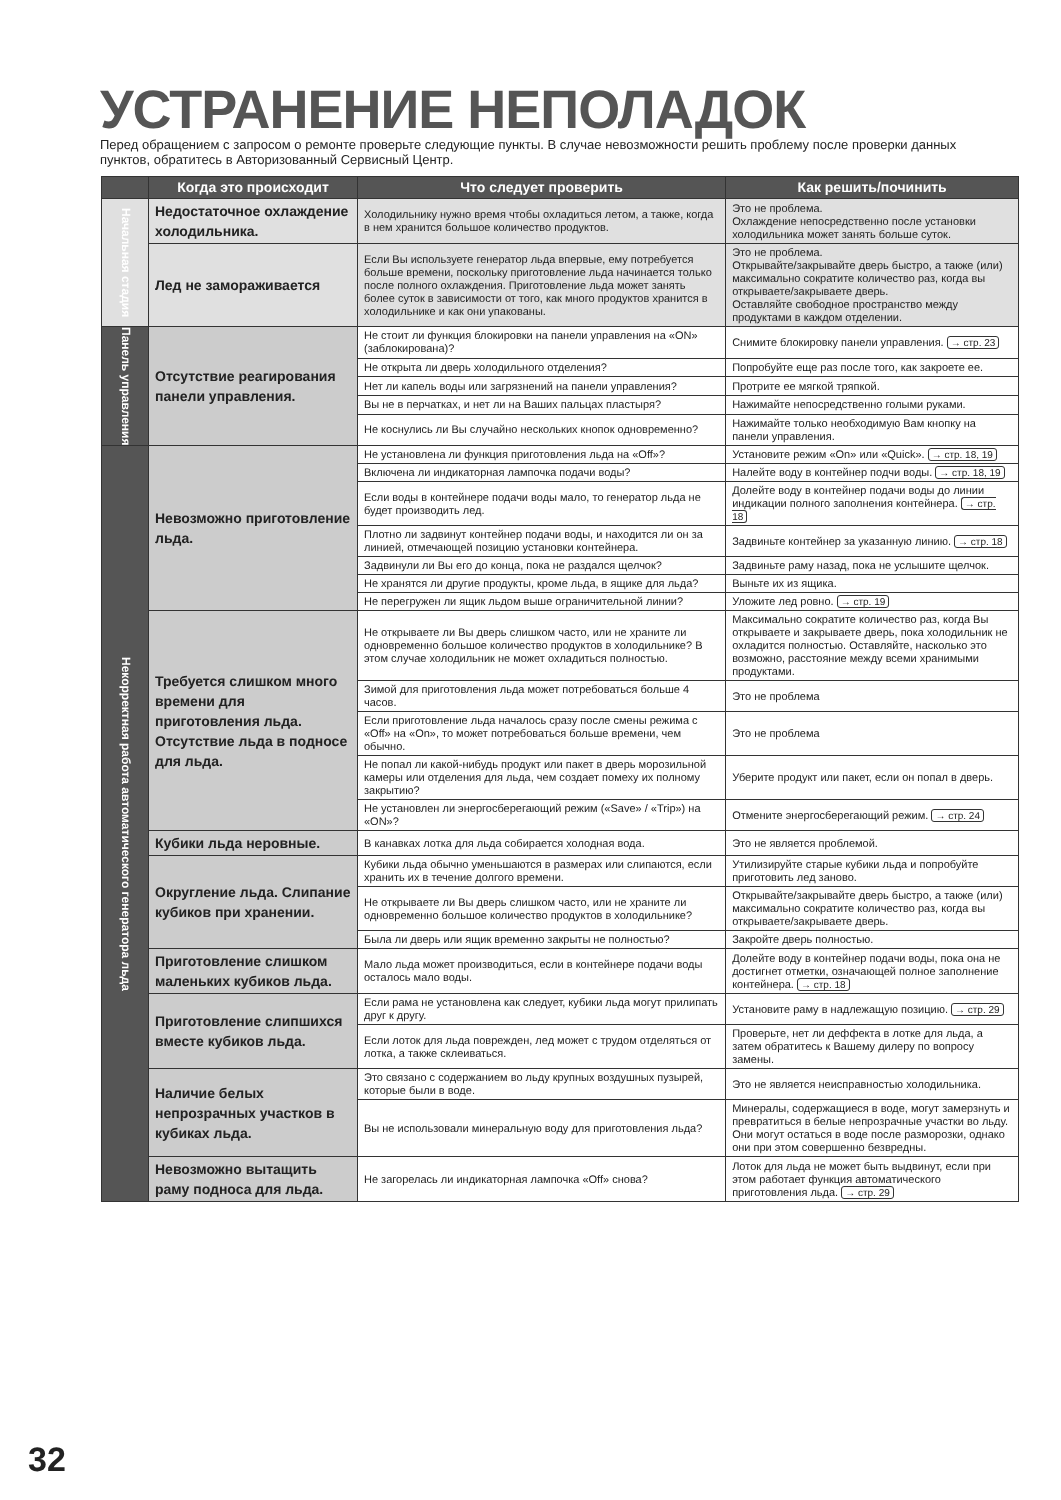УСТРАНЕНИЕ НЕПОЛАДОК
Перед обращением с запросом о ремонте проверьте следующие пункты. В случае невозможности решить проблему после проверки данных пунктов, обратитесь в Авторизованный Сервисный Центр.
| | Когда это происходит | Что следует проверить | Как решить/починить |
| --- | --- | --- | --- |
| Начальная стадия | Недостаточное охлаждение холодильника. | Холодильнику нужно время чтобы охладиться летом, а также, когда в нем хранится большое количество продуктов. | Это не проблема. Охлаждение непосредственно после установки холодильника может занять больше суток. |
| | Лед не замораживается | Если Вы используете генератор льда впервые, ему потребуется больше времени, поскольку приготовление льда начинается только после полного охлаждения. Приготовление льда может занять более суток в зависимости от того, как много продуктов хранится в холодильнике и как они упакованы. | Это не проблема. Открывайте/закрывайте дверь быстро, а также (или) максимально сократите количество раз, когда вы открываете/закрываете дверь. Оставляйте свободное пространство между продуктами в каждом отделении. |
| Панель управления | Отсутствие реагирования панели управления. | Не стоит ли функция блокировки на панели управления на «ON» (заблокирована)? | Снимите блокировку панели управления. → стр. 23 |
| | | Не открыта ли дверь холодильного отделения? | Попробуйте еще раз после того, как закроете ее. |
| | | Нет ли капель воды или загрязнений на панели управления? | Протрите ее мягкой тряпкой. |
| | | Вы не в перчатках, и нет ли на Ваших пальцах пластыря? | Нажимайте непосредственно голыми руками. |
| | | Не коснулись ли Вы случайно нескольких кнопок одновременно? | Нажимайте только необходимую Вам кнопку на панели управления. |
| Некорректная работа автоматического генератора льда | Невозможно приготовление льда. | Не установлена ли функция приготовления льда на «Off»? | Установите режим «On» или «Quick». → стр. 18, 19 |
| | | Включена ли индикаторная лампочка подачи воды? | Налейте воду в контейнер подчи воды. → стр. 18, 19 |
| | | Если воды в контейнере подачи воды мало, то генератор льда не будет производить лед. | Долейте воду в контейнер подачи воды до линии индикации полного заполнения контейнера. → стр. 18 |
| | | Плотно ли задвинут контейнер подачи воды, и находится ли он за линией, отмечающей позицию установки контейнера. | Задвиньте контейнер за указанную линию. → стр. 18 |
| | | Задвинули ли Вы его до конца, пока не раздался щелчок? | Задвиньте раму назад, пока не услышите щелчок. |
| | | Не хранятся ли другие продукты, кроме льда, в ящике для льда? | Выньте их из ящика. |
| | | Не перегружен ли ящик льдом выше ограничительной линии? | Уложите лед ровно. → стр. 19 |
| | Требуется слишком много времени для приготовления льда. Отсутствие льда в подносе для льда. | Не открываете ли Вы дверь слишком часто, или не храните ли одновременно большое количество продуктов в холодильнике? В этом случае холодильник не может охладиться полностью. | Максимально сократите количество раз, когда Вы открываете и закрываете дверь, пока холодильник не охладится полностью. Оставляйте, насколько это возможно, расстояние между всеми хранимыми продуктами. |
| | | Зимой для приготовления льда может потребоваться больше 4 часов. | Это не проблема |
| | | Если приготовление льда началось сразу после смены режима с «Off» на «On», то может потребоваться больше времени, чем обычно. | Это не проблема |
| | | Не попал ли какой-нибудь продукт или пакет в дверь морозильной камеры или отделения для льда, чем создает помеху их полному закрытию? | Уберите продукт или пакет, если он попал в дверь. |
| | | Не установлен ли энергосберегающий режим («Save» / «Trip») на «ON»? | Отмените энергосберегающий режим. → стр. 24 |
| | Кубики льда неровные. | В канавках лотка для льда собирается холодная вода. | Это не является проблемой. |
| | Округление льда. Слипание кубиков при хранении. | Кубики льда обычно уменьшаются в размерах или слипаются, если хранить их в течение долгого времени. | Утилизируйте старые кубики льда и попробуйте приготовить лед заново. |
| | | Не открываете ли Вы дверь слишком часто, или не храните ли одновременно большое количество продуктов в холодильнике? | Открывайте/закрывайте дверь быстро, а также (или) максимально сократите количество раз, когда вы открываете/закрываете дверь. |
| | | Была ли дверь или ящик временно закрыты не полностью? | Закройте дверь полностью. |
| | Приготовление слишком маленьких кубиков льда. | Мало льда может производиться, если в контейнере подачи воды осталось мало воды. | Долейте воду в контейнер подачи воды, пока она не достигнет отметки, означающей полное заполнение контейнера. → стр. 18 |
| | Приготовление слипшихся вместе кубиков льда. | Если рама не установлена как следует, кубики льда могут прилипать друг к другу. | Установите раму в надлежащую позицию. → стр. 29 |
| | | Если лоток для льда поврежден, лед может с трудом отделяться от лотка, а также склеиваться. | Проверьте, нет ли деффекта в лотке для льда, а затем обратитесь к Вашему дилеру по вопросу замены. |
| | Наличие белых непрозрачных участков в кубиках льда. | Это связано с содержанием во льду крупных воздушных пузырей, которые были в воде. | Это не является неисправностью холодильника. |
| | | Вы не использовали минеральную воду для приготовления льда? | Минералы, содержащиеся в воде, могут замерзнуть и превратиться в белые непрозрачные участки во льду. Они могут остаться в воде после разморозки, однако они при этом совершенно безвредны. |
| | Невозможно вытащить раму подноса для льда. | Не загорелась ли индикаторная лампочка «Off» снова? | Лоток для льда не может быть выдвинут, если при этом работает функция автоматического приготовления льда. → стр. 29 |
32